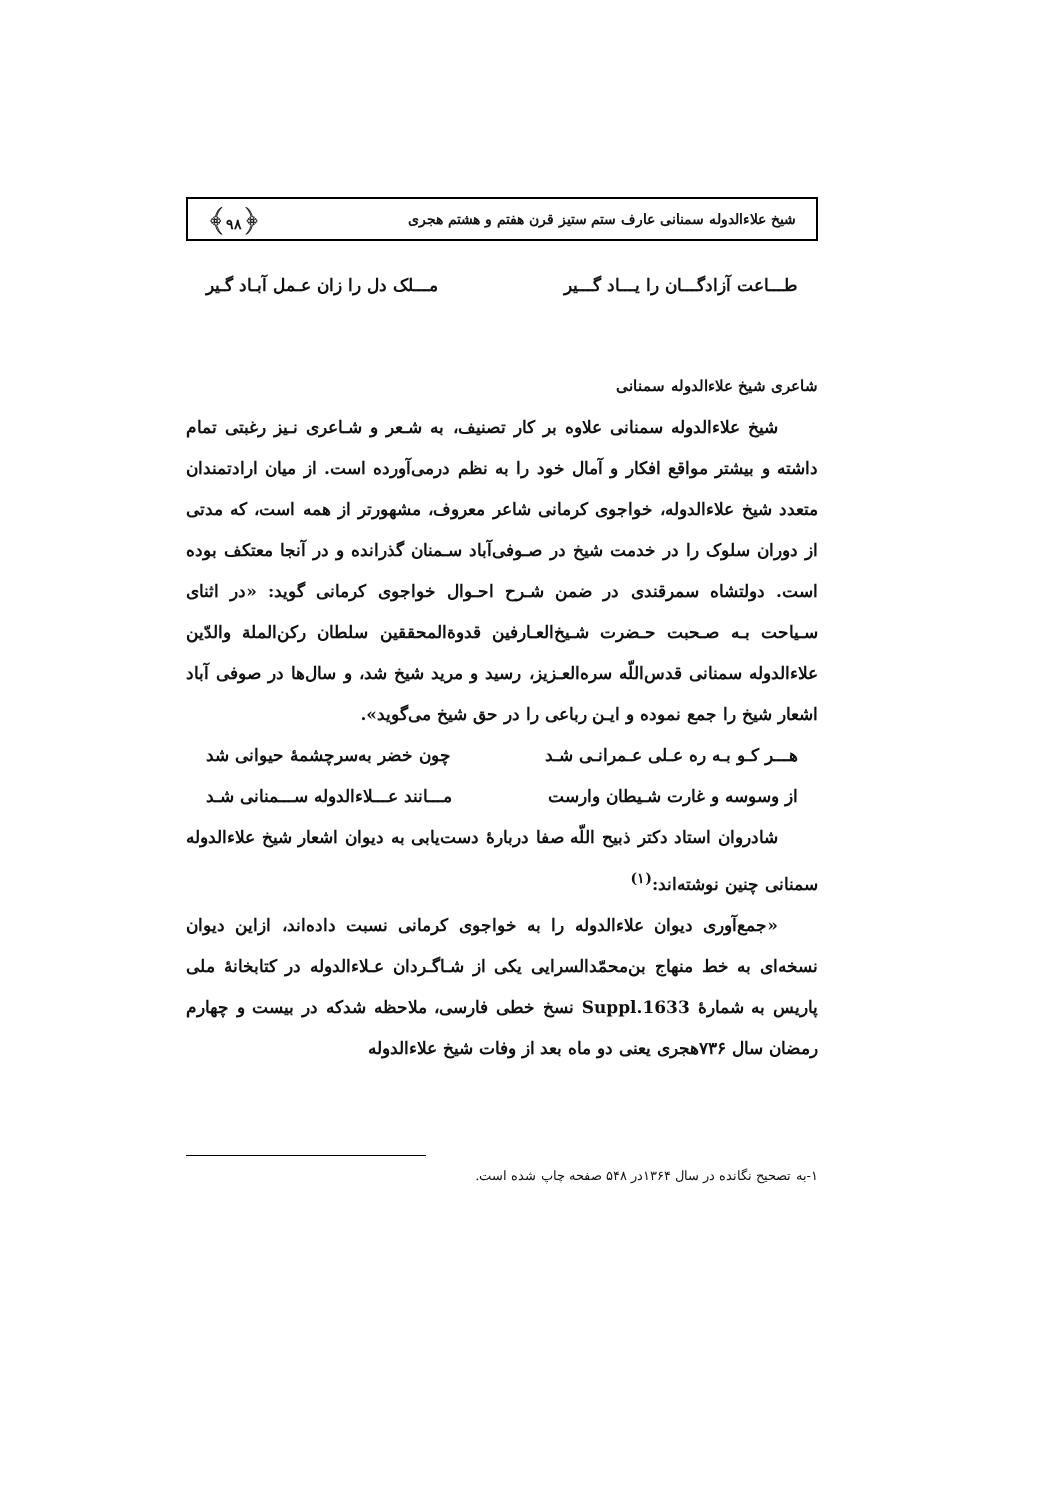شیخ علاءالدوله سمنانی عارف ستم ستیز قرن هفتم و هشتم هجری ﴿۹۸﴾
طـــاعت آزادگـــان را یـــاد گـــیر مـــلک دل را زان عـمل آبـاد گـیر
شاعری شیخ علاءالدوله سمنانی
شیخ علاءالدوله سمنانی علاوه بر کار تصنیف، به شـعر و شـاعری نـیز رغبتی تمام داشته و بیشتر مواقع افکار و آمال خود را به نظم درمی‌آورده است. از میان ارادتمندان متعدد شیخ علاءالدوله، خواجوی کرمانی شاعر معروف، مشهورتر از همه است، که مدتی از دوران سلوک را در خدمت شیخ در صـوفی‌آباد سـمنان گذرانده و در آنجا معتکف بوده است. دولتشاه سمرقندی در ضمن شـرح احـوال خواجوی کرمانی گوید: «در اثنای سـیاحت بـه صـحبت حـضرت شـیخ‌العـارفین قدوة‌المحققین سلطان رکن‌الملة والدّین علاءالدوله سمنانی قدس‌اللّه سره‌العـزیز، رسید و مرید شیخ شد، و سال‌ها در صوفی آباد اشعار شیخ را جمع نموده و ایـن رباعی را در حق شیخ می‌گوید».
هـــر کـو بـه ره عـلی عـمرانـی شـد چون خضر به‌سرچشمهٔ حیوانی شد
از وسوسه و غارت شـیطان وارست مـــانند عـــلاءالدوله ســـمنانی شـد
شادروان استاد دکتر ذبیح اللّه صفا دربارهٔ دست‌یابی به دیوان اشعار شیخ علاءالدوله سمنانی چنین نوشته‌اند:<sup>(۱)</sup>
«جمع‌آوری دیوان علاءالدوله را به خواجوی کرمانی نسبت داده‌اند، ازاین دیوان نسخه‌ای به خط منهاج بن‌محمّدالسرایی یکی از شـاگـردان عـلاءالدوله در کتابخانهٔ ملی پاریس به شمارهٔ Suppl.1633 نسخ خطی فارسی، ملاحظه شدکه در بیست و چهارم رمضان سال ۷۳۶هجری یعنی دو ماه بعد از وفات شیخ علاءالدوله
۱-به تصحیح نگانده در سال ۱۳۶۴در ۵۴۸ صفحه چاپ شده است.